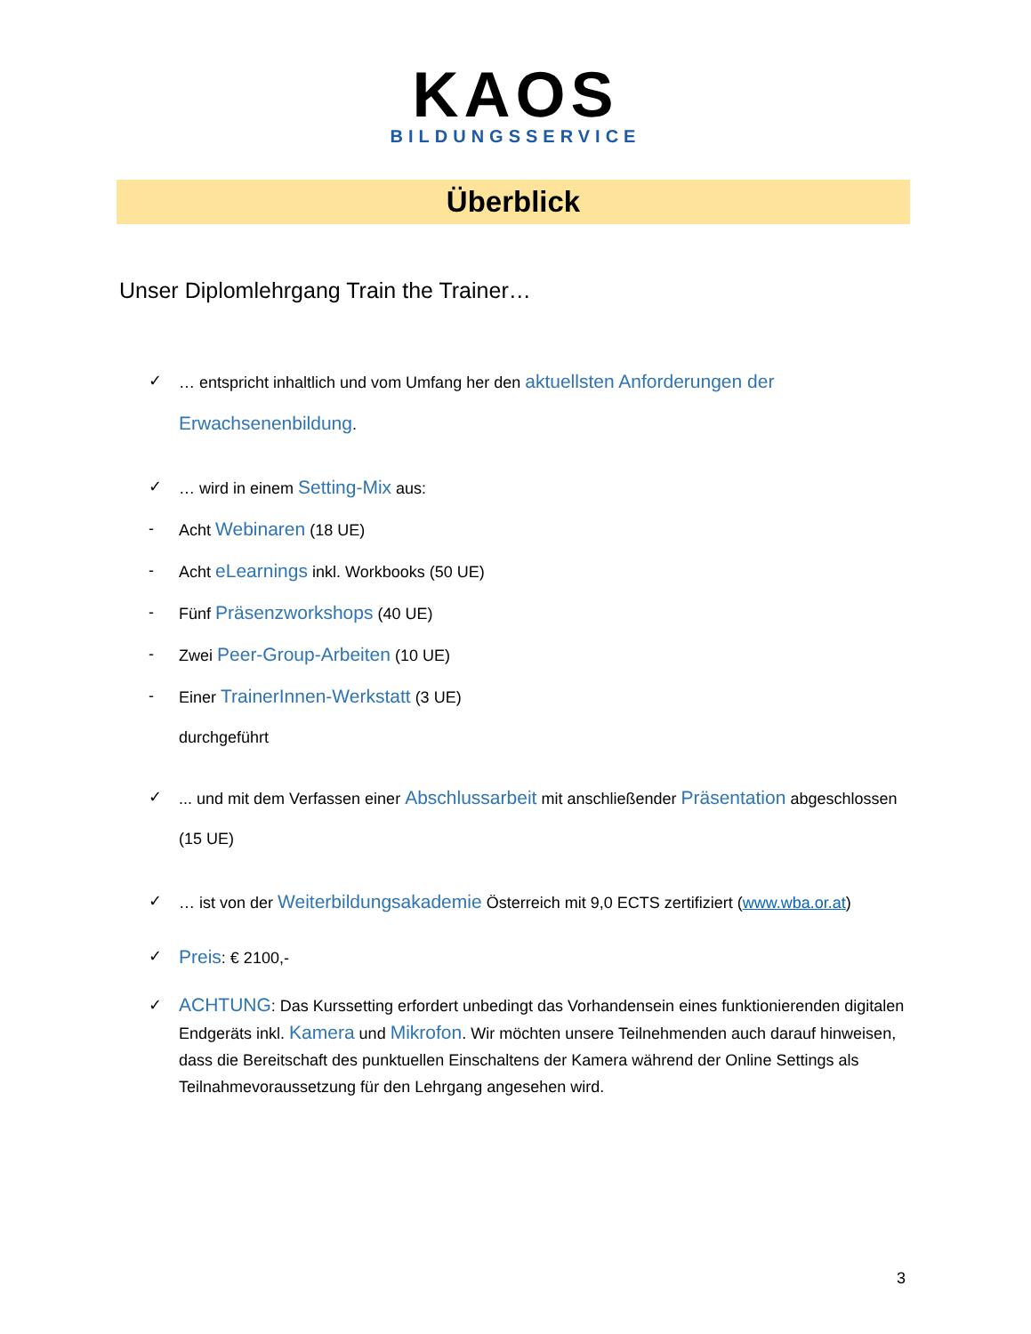KAOS
BILDUNGSSERVICE
Überblick
Unser Diplomlehrgang Train the Trainer…
✓ … entspricht inhaltlich und vom Umfang her den aktuellsten Anforderungen der Erwachsenenbildung.
✓ … wird in einem Setting-Mix aus:
- Acht Webinaren (18 UE)
- Acht eLearnings inkl. Workbooks (50 UE)
- Fünf Präsenzworkshops (40 UE)
- Zwei Peer-Group-Arbeiten (10 UE)
- Einer TrainerInnen-Werkstatt (3 UE)
durchgeführt
✓... und mit dem Verfassen einer Abschlussarbeit mit anschließender Präsentation abgeschlossen (15 UE)
✓ … ist von der Weiterbildungsakademie Österreich mit 9,0 ECTS zertifiziert (www.wba.or.at)
✓ Preis: € 2100,-
✓ ACHTUNG: Das Kurssetting erfordert unbedingt das Vorhandensein eines funktionierenden digitalen Endgeräts inkl. Kamera und Mikrofon. Wir möchten unsere Teilnehmenden auch darauf hinweisen, dass die Bereitschaft des punktuellen Einschaltens der Kamera während der Online Settings als Teilnahmevoraussetzung für den Lehrgang angesehen wird.
3